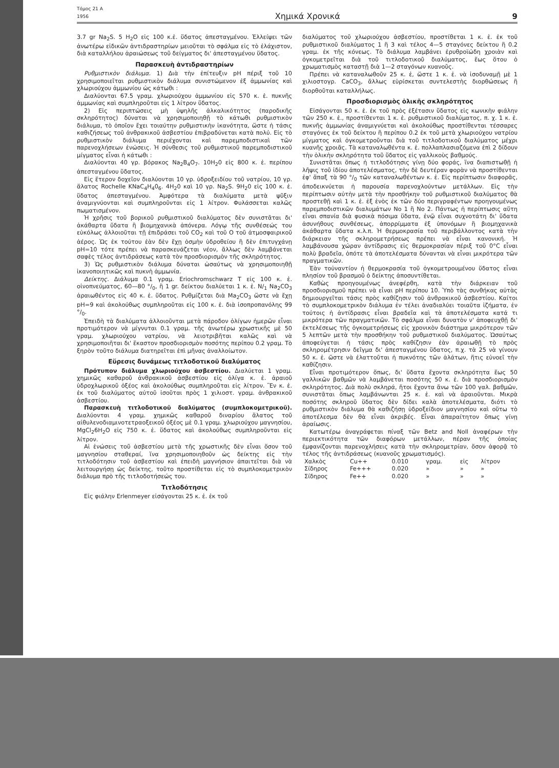Τόμος 21 Α
1956 Χημικά Χρονικά 9
3.7 gr Na<sub>2</sub>S. 5 H<sub>2</sub>O εἰς 100 κ.ἑ. ὕδατος ἀπεσταγμένου. Ἐλλείψει τῶν ἀνωτέρω εἰδικῶν ἀντιδραστηρίων μειοῦται τὸ σφάλμα εἰς τὸ ἐλάχιστον, διὰ καταλλήλου ἀραιώσεως τοῦ δείγματος δι' ἀπεσταγμένου ὕδατος.
Παρασκευὴ ἀντιδραστηρίων
Ρυθμιστικὸν διάλυμα. 1) Διὰ τὴν ἐπίτευξιν pH πέριξ τοῦ 10 χρησιμοποιεῖται ρυθμιστικὸν διάλυμα συνιστώμενον ἐξ ἀμμωνίας καὶ χλωριούχου ἀμμωνίου ὡς κάτωθι :
Διαλύονται 67.5 γραμ. χλωριούχου ἀμμωνίου εἰς 570 κ. ἑ. πυκνῆς ἀμμωνίας καὶ συμπληροῦται εἰς 1 λίτρον ὕδατος.
2) Εἰς περιπτώσεις μὴ ὑψηλῆς ἀλκαλικότητος (παροδικῆς σκληρότητος) δύναται νὰ χρησιμοποιηθῇ τὸ κάτωθι ρυθμιστικὸν διάλυμα, τὸ ὁποῖον ἔχει τοιαύτην ρυθμιστικὴν ἱκανότητα, ὥστε ἡ τάσις καθιζήσεως τοῦ ἀνθρακικοῦ ἀσβεστίου ἐπιβραδύνεται κατὰ πολύ. Εἰς τὸ ρυθμιστικὸν διάλυμα περιέχονται καὶ παρεμποδιστικαὶ τῶν παρενοχλήσεων ἑνώσεις. Ἡ σύνθεσις τοῦ ρυθμιστικοῦ παρεμποδιστικοῦ μίγματος εἶναι ἡ κάτωθι :
Διαλύονται 40 γρ. βόρακος Na<sub>2</sub>B<sub>4</sub>O<sub>7</sub>. 10H<sub>2</sub>0 εἰς 800 κ. ἑ. περίπου ἀπεσταγμένου ὕδατος.
Εἰς ἕτερον δοχεῖον διαλύονται 10 γρ. ὑδροξειδίου τοῦ νατρίου, 10 γρ. ἅλατος Rochelle KNaC<sub>4</sub>H<sub>4</sub>0<sub>6</sub>. 4H<sub>2</sub>0 καὶ 10 γρ. Na<sub>2</sub>S. 9H<sub>2</sub>0 εἰς 100 κ. ἑ. ὕδατος ἀπεσταγμένου. Ἀμφότερα τὰ διαλύματα μετὰ ψῦξιν ἀναμιγνύονται καὶ συμπληροῦνται εἰς 1 λίτρον. Φυλάσσεται καλῶς πωματισμένον.
Ἡ χρῆσις τοῦ βορικοῦ ρυθμιστικοῦ διαλύματος δὲν συνιστᾶται δι' ἀκάθαρτα ὕδατα ἢ βιομηχανικὰ ἀπόνερα. Λόγῳ τῆς συνθέσεώς του εὐκόλως ἀλλοιοῦται τῇ ἐπιδράσει τοῦ CO<sub>2</sub> καὶ τοῦ Ο τοῦ ἀτμοσφαιρικοῦ ἀέρος. Ὡς ἐκ τούτου ἐὰν δὲν ἔχῃ ὀσμὴν ὑδροθείου ἢ δὲν ἐπιτυγχάνῃ pH=10 τότε πρέπει νὰ παρασκευάζεται νέον, ἄλλως δὲν λαμβάνεται σαφὲς τέλος ἀντιδράσεως κατὰ τὸν προσδιορισμὸν τῆς σκληρότητος.
3) Ὡς ρυθμιστικὸν διάλυμα δύναται ὡσαύτως νὰ χρησιμοποιηθῇ ἱκανοποιητικῶς καὶ πυκνὴ ἀμμωνία.
Δείκτης. Διάλυμα 0.1 γραμ. Eriochromschwarz T εἰς 100 κ. ἑ. οἰνοπνεύματος, 60—80 °/<sub>0</sub>, ἢ 1 gr. δείκτου διαλύεται 1 κ. ἑ. N/<sub>1</sub> Na<sub>2</sub>CO<sub>3</sub> ἀραιωθέντος εἰς 40 κ. ἑ. ὕδατος. Ρυθμίζεται διὰ Ma<sub>2</sub>CO<sub>3</sub> ὥστε νὰ ἔχῃ pH=9 καὶ ἀκολούθως συμπληροῦται εἰς 100 κ. ἑ. διὰ ἰσοπροπανόλης 99 °/<sub>0</sub>.
Ἐπειδὴ τὰ διαλύματα ἀλλοιοῦνται μετὰ πάροδον ὀλίγων ἡμερῶν εἶναι προτιμότερον νὰ μίγνυται 0.1 γραμ. τῆς ἀνωτέρω χρωστικῆς μὲ 50 γραμ. χλωριούχου νατρίου, νὰ λειοτριβῆται καλῶς καὶ νὰ χρησιμοποιῆται δι' ἕκαστον προσδιορισμὸν ποσότης περίπου 0.2 γραμ. Τὸ ξηρὸν τοῦτο διάλυμα διατηρεῖται ἐπὶ μῆνας ἀναλλοίωτον.
Εὕρεσις δυνάμεως τιτλοδοτικοῦ διαλύματος
Πρότυπον διάλυμα χλωριούχου ἀσβεστίου. Διαλύεται 1 γραμ. χημικῶς καθαροῦ ἀνθρακικοῦ ἀσβεστίου εἰς ὀλίγα κ. ἑ. ἀραιοῦ ὑδροχλωρικοῦ ὀξέος καὶ ἀκολούθως συμπληροῦται εἰς λίτρον. Ἓν κ. ἑ. ἐκ τοῦ διαλύματος αὐτοῦ ἰσοῦται πρὸς 1 χιλιοστ. γραμ. ἀνθρακικοῦ ἀσβεστίου.
Παρασκευὴ τιτλοδοτικοῦ διαλύματος (συμπλοκομετρικοῦ). Διαλύονται 4 γραμ. χημικῶς καθαροῦ διναρίου ἅλατος τοῦ αἰθυλενοδιαμινοτετραοξεικοῦ ὀξέος μὲ 0.1 γραμ. χλωριούχου μαγνησίου, MgCl<sub>2</sub>6H<sub>2</sub>O εἰς 750 κ. ἑ. ὕδατος καὶ ἀκολούθως συμπληροῦνται εἰς λίτρον.
Αἱ ἑνώσεις τοῦ ἀσβεστίου μετὰ τῆς χρωστικῆς δὲν εἶναι ὅσον τοῦ μαγνησίου σταθεραί, ἵνα χρησιμοποιηθοῦν ὡς δείκτης εἰς τὴν τιτλοδότησιν τοῦ ἀσβεστίου καὶ ἐπειδὴ μαγνήσιον ἀπαιτεῖται διὰ νὰ λειτουργήσῃ ὡς δείκτης, τοῦτο προστίθεται εἰς τὸ συμπλοκομετρικὸν διάλυμα πρὸ τῆς τιτλοδοτήσεώς του.
Τιτλοδότησις
Εἰς φιάλην Erlenmeyer εἰσάγονται 25 κ. ἑ. ἐκ τοῦ
διαλύματος τοῦ χλωριούχου ἀσβεστίου, προστίθεται 1 κ. ἑ. ἐκ τοῦ ρυθμιστικοῦ διαλύματος 1 ἢ 3 καὶ τέλος 4—5 σταγόνες δείκτου ἢ 0.2 γραμ. ἐκ τῆς κόνεως. Τὸ διάλυμα λαμβάνει ἐρυθροϊώδη χροιὰν καὶ ὀγκομετρεῖται διὰ τοῦ τιτλοδοτικοῦ διαλύματος, ἕως ὅτου ὁ χρωματισμὸς καταστῇ διὰ 1—2 σταγόνων κυανοῦς.
Πρέπει νὰ καταναλωθοῦν 25 κ. ἑ, ὥστε 1 κ. ἑ. νὰ ἰσοδυναμῇ μὲ 1 χιλιοστογρ. CaCO<sub>3</sub>, ἄλλως εὑρίσκεται συντελεστὴς διορθώσεως ἢ διορθοῦται καταλλήλως.
Προσδιορισμὸς ὁλικῆς σκληρότητος
Εἰσάγονται 50 κ. ἑ. ἐκ τοῦ πρὸς ἐξέτασιν ὕδατος εἰς κωνικὴν φιάλην τῶν 250 κ. ἑ., προστίθενται 1 κ. ἑ. ρυθμιστικοῦ διαλύματος, π. χ. 1 κ. ἑ. πυκνῆς ἀμμωνίας ἀναμιγνύεται καὶ ἀκολούθως προστίθενται τέσσαρες σταγόνες ἐκ τοῦ δείκτου ἢ περίπου 0.2 ἐκ τοῦ μετὰ χλωριούχου νατρίου μίγματος καὶ ὀγκομετροῦνται διὰ τοῦ τιτλοδοτικοῦ διαλύματος μέχρι κυανῆς χροιᾶς. Τὰ καταναλωθέντα κ. ἑ. πολλαπλασιαζόμενα ἐπὶ 2 δίδουν τὴν ὁλικὴν σκληρότητα τοῦ ὕδατος εἰς γαλλικοὺς βαθμούς.
Συνιστᾶται ὅπως ἡ τιτλοδότησις γίνῃ δύο φοράς, ἵνα διαπιστωθῇ ἡ λῆψις τοῦ ἰδίου ἀποτελέσματος, τὴν δὲ δευτέραν φορὰν νὰ προστίθενται ἐφ' ἅπαξ τὰ 90 °/<sub>0</sub> τῶν καταναλωθέντων κ. ἑ. Εἰς περίπτωσιν διαφορᾶς, ἀποδεικνύεται ἡ παρουσία παρενοχλούντων μετάλλων. Εἰς τὴν περίπτωσιν αὐτὴν μετὰ τὴν προσθήκην τοῦ ρυθμιστικοῦ διαλύματος θὰ προστεθῇ καὶ 1 κ. ἑ. ἐξ ἑνὸς ἐκ τῶν δύο περιγραφέντων προηγουμένως παρεμποδιστικῶν διαλυμάτων Νο 1 ἢ Νο 2. Πάντως ἡ περίπτωσις αὕτη εἶναι σπανία διὰ φυσικὰ πόσιμα ὕδατα, ἐνῷ εἶναι συχνοτάτη δι' ὕδατα ἀσυνήθους συνθέσεως, ἀπορρίμματα ἐξ ὑπονόμων ἢ βιομηχανικὰ ἀκάθαρτα ὕδατα κ.λ.π. Ἡ θερμοκρασία τοῦ περιβάλλοντος κατὰ τὴν διάρκειαν τῆς σκληρομετρήσεως πρέπει νὰ εἶναι κανονική. Ἡ λαμβάνουσα χώραν ἀντίδρασις εἰς θερμοκρασίαν πέριξ τοῦ 0°C εἶναι πολὺ βραδεῖα, ὁπότε τὰ ἀποτελέσματα δύνανται νὰ εἶναι μικρότερα τῶν πραγματικῶν.
Ἐὰν τοὐναντίον ἡ θερμοκρασία τοῦ ὀγκομετρουμένου ὕδατος εἶναι πλησίον τοῦ βρασμοῦ ὁ δείκτης ἀποσυντίθεται.
Καθὼς προηγουμένως ἀνεφέρθη, κατὰ τὴν διάρκειαν τοῦ προσδιορισμοῦ πρέπει νὰ εἶναι pH περίπου 10. Ὑπὸ τὰς συνθήκας αὐτὰς δημιουργεῖται τάσις πρὸς καθίζησιν τοῦ ἀνθρακικοῦ ἀσβεστίου. Καίτοι τὸ συμπλοκομετρικὸν διάλυμα ἐν τέλει ἀναδιαλύει τοιαῦτα ἰζήματα, ἐν τούτοις ἡ ἀντίδρασις εἶναι βραδεῖα καὶ τὰ ἀποτελέσματα κατά τι μικρότερα τῶν πραγματικῶν. Τὸ σφάλμα εἶναι δυνατὸν ν' ἀποφευχθῇ δι' ἐκτελέσεως τῆς ὀγκομετρήσεως εἰς χρονικὸν διάστημα μικρότερον τῶν 5 λεπτῶν μετὰ τὴν προσθήκην τοῦ ρυθμιστικοῦ διαλύματος. Ὡσαύτως ἀποφεύγεται ἡ τάσις πρὸς καθίζησιν ἐὰν ἀραιωθῇ τὸ πρὸς σκληρομέτρησιν δεῖγμα δι' ἀπεσταγμένου ὕδατος, π.χ. τὰ 25 νὰ γίνουν 50 κ. ἑ. ὥστε νὰ ἐλαττοῦται ἡ πυκνότης τῶν ἁλάτων, ἥτις εὐνοεῖ τὴν καθίζησιν.
Εἶναι προτιμότερον ὅπως, δι' ὕδατα ἔχοντα σκληρότητα ἕως 50 γαλλικῶν βαθμῶν νὰ λαμβάνεται ποσότης 50 κ. ἑ. διὰ προσδιορισμὸν σκληρότητος. Διὰ πολὺ σκληρά, ἤτοι ἔχοντα ἄνω τῶν 100 γαλ. βαθμῶν, συνιστᾶται ὅπως λαμβάνωνται 25 κ. ἑ. καὶ νὰ ἀραιοῦνται. Μικρὰ ποσότης σκληροῦ ὕδατος δὲν δίδει καλὰ ἀποτελέσματα, διότι τὸ ρυθμιστικὸν διάλυμα θὰ καθιζήσῃ ὑδροξείδιον μαγνησίου καὶ οὕτω τὸ ἀποτέλεσμα δὲν θὰ εἶναι ἀκριβές. Εἶναι ἀπαραίτητον ὅπως γίνῃ ἀραίωσις.
Κατωτέρω ἀναγράφεται πίναξ τῶν Betz and Noll ἀναφέρων τὴν περιεκτικότητα τῶν διαφόρων μετάλλων, πέραν τῆς ὁποίας ἐμφανίζονται παρενοχλήσεις κατὰ τὴν σκληρομετρίαν, ὅσον ἀφορᾷ τὸ τέλος τῆς ἀντιδράσεως (κυανοῦς χρωματισμός).
| Χαλκὸς | Cu++ | 0.010 | γραμ. | εἰς | λίτρον |
| Σίδηρος | Fe+++ | 0.020 | » | » | » |
| Σίδηρος | Fe++ | 0.020 | » | » | » |